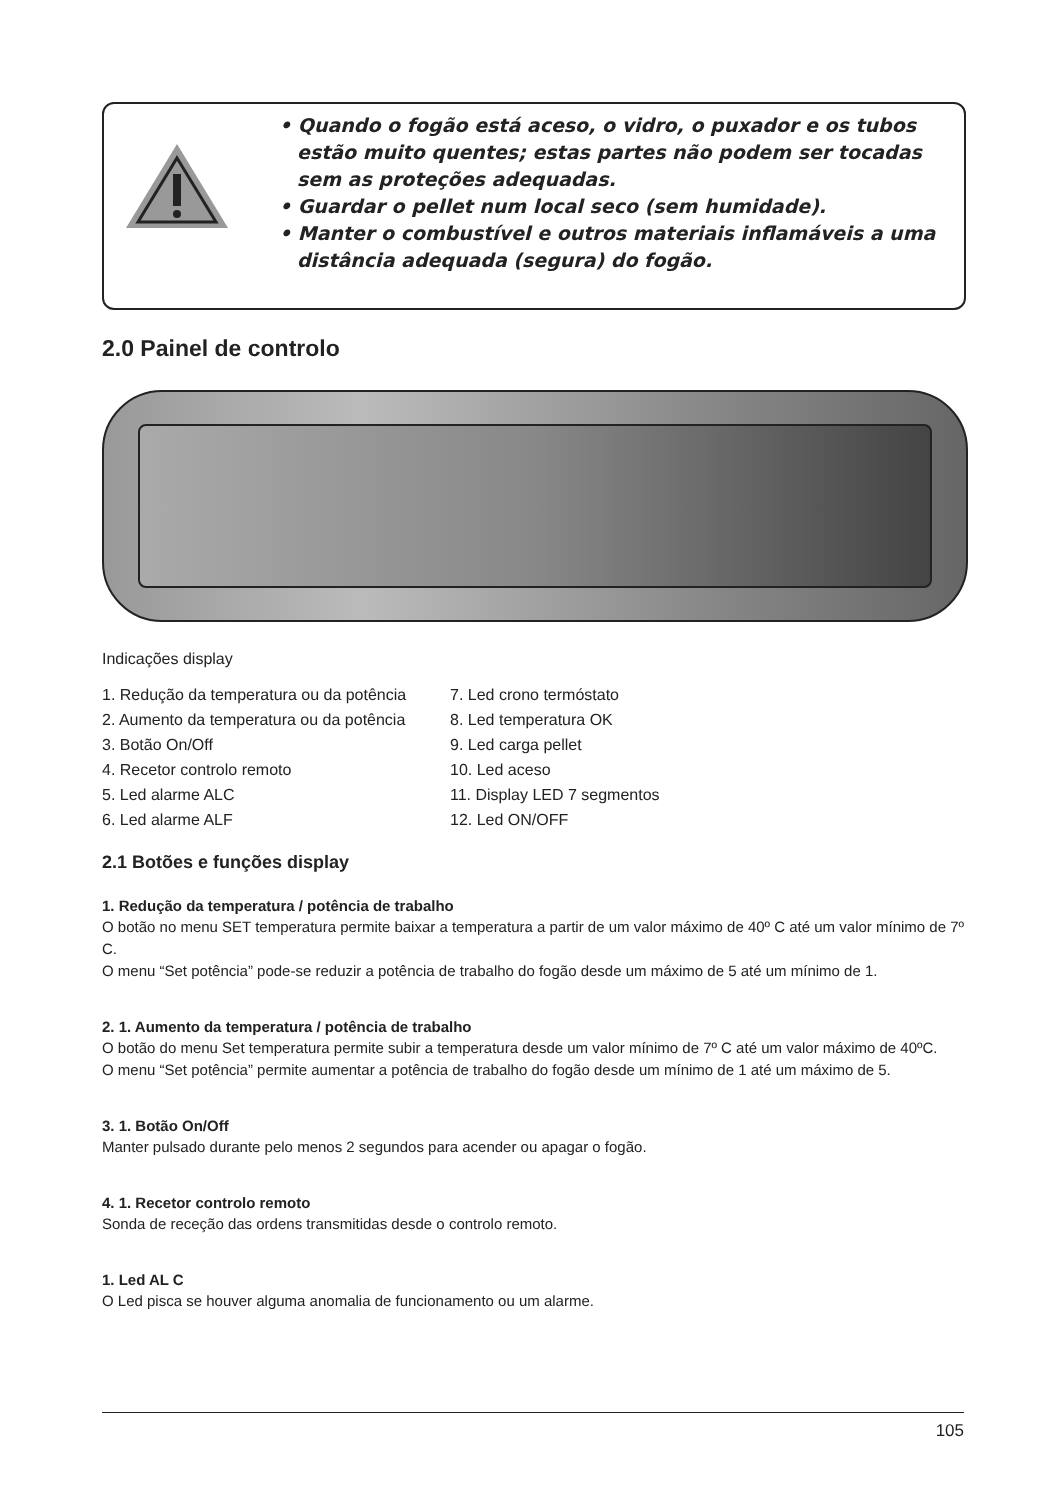• Quando o fogão está aceso, o vidro, o puxador e os tubos estão muito quentes; estas partes não podem ser tocadas sem as proteções adequadas.
• Guardar o pellet num local seco (sem humidade).
• Manter o combustível e outros materiais inflamáveis a uma distância adequada (segura) do fogão.
2.0 Painel de controlo
Indicações display
1. Redução da temperatura ou da potência
2. Aumento da temperatura ou da potência
3. Botão On/Off
4. Recetor controlo remoto
5. Led alarme ALC
6. Led alarme ALF
7. Led crono termóstato
8. Led temperatura OK
9. Led carga pellet
10. Led aceso
11. Display LED 7 segmentos
12. Led ON/OFF
2.1 Botões e funções display
1. Redução da temperatura / potência de trabalho
O botão no menu SET temperatura permite baixar a temperatura a partir de um valor máximo de 40º C até um valor mínimo de 7º C.
O menu “Set potência” pode-se reduzir a potência de trabalho do fogão desde um máximo de 5 até um mínimo de 1.
2. 1. Aumento da temperatura / potência de trabalho
O botão do menu Set temperatura permite subir a temperatura desde um valor mínimo de 7º C até um valor máximo de 40ºC.
O menu “Set potência” permite aumentar a potência de trabalho do fogão desde um mínimo de 1 até um máximo de 5.
3. 1. Botão On/Off
Manter pulsado durante pelo menos 2 segundos para acender ou apagar o fogão.
4. 1. Recetor controlo remoto
Sonda de receção das ordens transmitidas desde o controlo remoto.
1. Led AL C
O Led pisca se houver alguma anomalia de funcionamento ou um alarme.
105